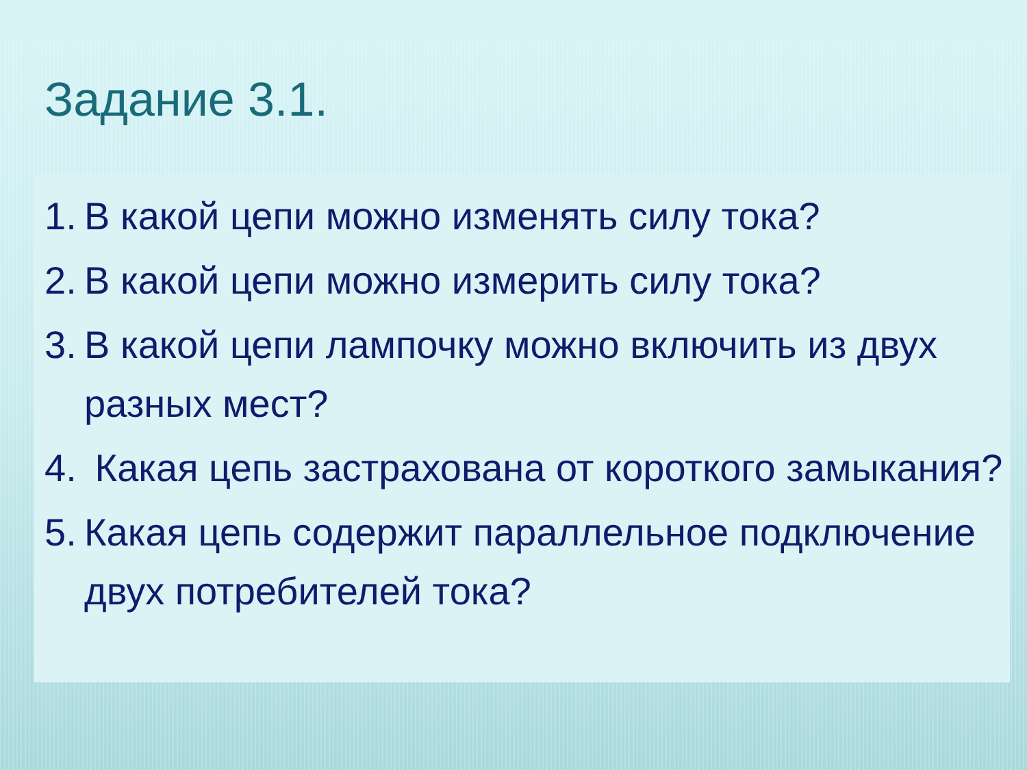Задание 3.1.
1. В какой цепи можно изменять силу тока?
2. В какой цепи можно измерить силу тока?
3. В какой цепи лампочку можно включить из двух разных мест?
4. Какая цепь застрахована от короткого замыкания?
5. Какая цепь содержит параллельное подключение двух потребителей тока?